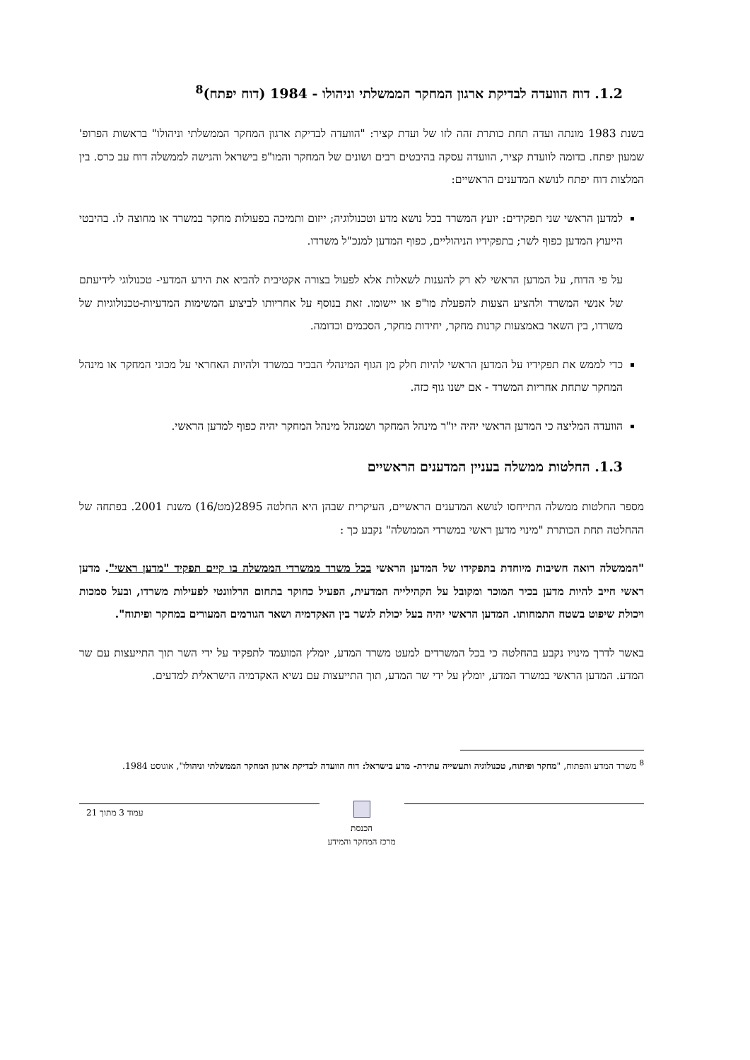1.2. דוח הוועדה לבדיקת ארגון המחקר הממשלתי וניהולו - 1984 (דוח יפתח)<sup>8</sup>
בשנת 1983 מונתה ועדה תחת כותרת זהה לזו של ועדת קציר: "הוועדה לבדיקת ארגון המחקר הממשלתי וניהולו" בראשות הפרופ' שמעון יפתח. בדומה לוועדת קציר, הוועדה עסקה בהיבטים רבים ושונים של המחקר והמו"פ בישראל והגישה לממשלה דוח עב כרס. בין המלצות דוח יפתח לנושא המדענים הראשיים:
למדען הראשי שני תפקידים: יועץ המשרד בכל נושא מדע וטכנולוגיה; ייזום ותמיכה בפעולות מחקר במשרד או מחוצה לו. בהיבטי הייעוץ המדען כפוף לשר; בתפקידיו הניהוליים, כפוף המדען למנכ"ל משרדו.
על פי הדוח, על המדען הראשי לא רק להענות לשאלות אלא לפעול בצורה אקטיבית להביא את הידע המדעי- טכנולוגי לידיעתם של אנשי המשרד ולהציע הצעות להפעלת מו"פ או יישומו. זאת בנוסף על אחריותו לביצוע המשימות המדעיות-טכנולוגיות של משרדו, בין השאר באמצעות קרנות מחקר, יחידות מחקר, הסכמים וכדומה.
כדי לממש את תפקידיו על המדען הראשי להיות חלק מן הגוף המינהלי הבכיר במשרד ולהיות האחראי על מכוני המחקר או מינהל המחקר שתחת אחריות המשרד - אם ישנו גוף כזה.
הוועדה המליצה כי המדען הראשי יהיה יו"ר מינהל המחקר ושמנהל מינהל המחקר יהיה כפוף למדען הראשי.
1.3. החלטות ממשלה בעניין המדענים הראשיים
מספר החלטות ממשלה התייחסו לנושא המדענים הראשיים, העיקרית שבהן היא החלטה 2895(מט/16) משנת 2001. בפתחה של ההחלטה תחת הכותרת "מינוי מדען ראשי במשרדי הממשלה" נקבע כך :
"הממשלה רואה חשיבות מיוחדת בתפקידו של המדען הראשי בכל משרד ממשרדי הממשלה בו קיים תפקיד "מדען ראשי". מדען ראשי חייב להיות מדען בכיר המוכר ומקובל על הקהילייה המדעית, הפעיל כחוקר בתחום הרלוונטי לפעילות משרדו, ובעל סמכות ויכולת שיפוט בשטח התמחותו. המדען הראשי יהיה בעל יכולת לגשר בין האקדמיה ושאר הגורמים המעורים במחקר ופיתוח".
באשר לדרך מינויו נקבע בהחלטה כי בכל המשרדים למעט משרד המדע, יומלץ המועמד לתפקיד על ידי השר תוך התייעצות עם שר המדע. המדען הראשי במשרד המדע, יומלץ על ידי שר המדע, תוך התייעצות עם נשיא האקדמיה הישראלית למדעים.
<sup>8</sup> משרד המדע והפתוח, "מחקר ופיתוח, טכנולוגיה ותעשייה עתירת- מדע בישראל: דוח הוועדה לבדיקת ארגון המחקר הממשלתי וניהולו", אוגוסט 1984.
הכנסת
מרכז המחקר והמידע
עמוד 3 מתוך 21